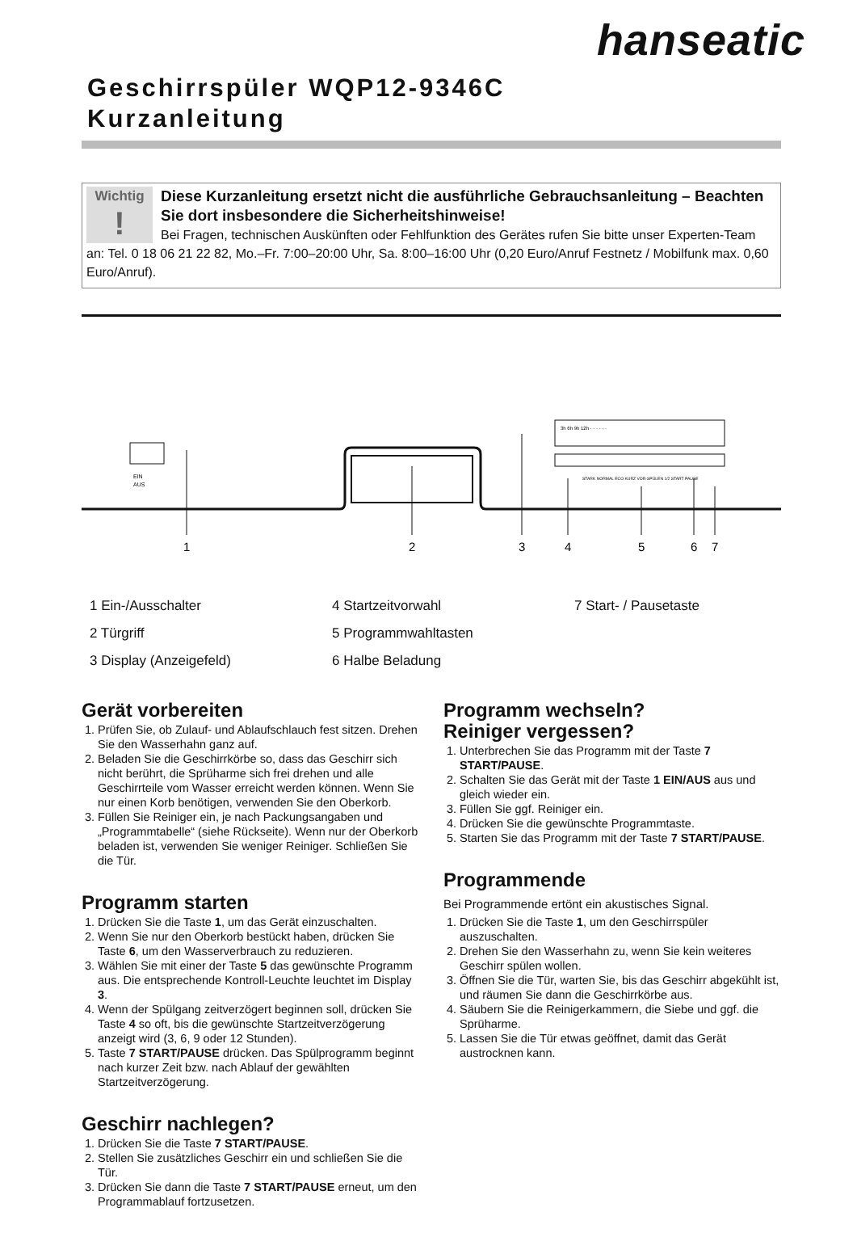hanseatic
Geschirrspüler WQP12-9346C
Kurzanleitung
Wichtig!
Diese Kurzanleitung ersetzt nicht die ausführliche Gebrauchsanleitung – Beachten Sie dort insbesondere die Sicherheitshinweise!
Bei Fragen, technischen Auskünften oder Fehlfunktion des Gerätes rufen Sie bitte unser Experten-Team an: Tel. 0 18 06 21 22 82, Mo.–Fr. 7:00–20:00 Uhr, Sa. 8:00–16:00 Uhr (0,20 Euro/Anruf Festnetz / Mobilfunk max. 0,60 Euro/Anruf).
EIN
AUS
3h 6h 9h 12h · · · · · ·
STARK NORMAL ECO KURZ VOR-SPÜLEN 1/2 START PAUSE
1
2
3
4
5
6
7
1 Ein-/Ausschalter
4 Startzeitvorwahl
7 Start- / Pausetaste
2 Türgriff
5 Programmwahltasten
3 Display (Anzeigefeld)
6 Halbe Beladung
Gerät vorbereiten
1. Prüfen Sie, ob Zulauf- und Ablaufschlauch fest sitzen. Drehen Sie den Wasserhahn ganz auf.
2. Beladen Sie die Geschirrkörbe so, dass das Geschirr sich nicht berührt, die Sprüharme sich frei drehen und alle Geschirrteile vom Wasser erreicht werden können. Wenn Sie nur einen Korb benötigen, verwenden Sie den Oberkorb.
3. Füllen Sie Reiniger ein, je nach Packungsangaben und „Programmtabelle“ (siehe Rückseite). Wenn nur der Oberkorb beladen ist, verwenden Sie weniger Reiniger. Schließen Sie die Tür.
Programm starten
1. Drücken Sie die Taste 1, um das Gerät einzuschalten.
2. Wenn Sie nur den Oberkorb bestückt haben, drücken Sie Taste 6, um den Wasserverbrauch zu reduzieren.
3. Wählen Sie mit einer der Taste 5 das gewünschte Programm aus. Die entsprechende Kontroll-Leuchte leuchtet im Display 3.
4. Wenn der Spülgang zeitverzögert beginnen soll, drücken Sie Taste 4 so oft, bis die gewünschte Startzeitverzögerung anzeigt wird (3, 6, 9 oder 12 Stunden).
5. Taste 7 START/PAUSE drücken. Das Spülprogramm beginnt nach kurzer Zeit bzw. nach Ablauf der gewählten Startzeitverzögerung.
Geschirr nachlegen?
1. Drücken Sie die Taste 7 START/PAUSE.
2. Stellen Sie zusätzliches Geschirr ein und schließen Sie die Tür.
3. Drücken Sie dann die Taste 7 START/PAUSE erneut, um den Programmablauf fortzusetzen.
Programm wechseln?
Reiniger vergessen?
1. Unterbrechen Sie das Programm mit der Taste 7 START/PAUSE.
2. Schalten Sie das Gerät mit der Taste 1 EIN/AUS aus und gleich wieder ein.
3. Füllen Sie ggf. Reiniger ein.
4. Drücken Sie die gewünschte Programmtaste.
5. Starten Sie das Programm mit der Taste 7 START/PAUSE.
Programmende
Bei Programmende ertönt ein akustisches Signal.
1. Drücken Sie die Taste 1, um den Geschirrspüler auszuschalten.
2. Drehen Sie den Wasserhahn zu, wenn Sie kein weiteres Geschirr spülen wollen.
3. Öffnen Sie die Tür, warten Sie, bis das Geschirr abgekühlt ist, und räumen Sie dann die Geschirrkörbe aus.
4. Säubern Sie die Reinigerkammern, die Siebe und ggf. die Sprüharme.
5. Lassen Sie die Tür etwas geöffnet, damit das Gerät austrocknen kann.